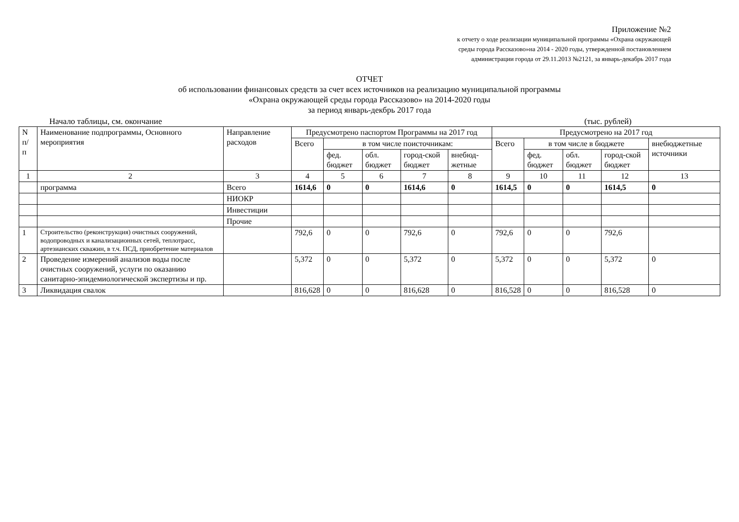Приложение №2
к отчету о ходе реализации муниципальной программы «Охрана окружающей
среды города Рассказово»на 2014 - 2020 годы, утвержденной постановлением
администрации города от 29.11.2013 №2121, за январь-декабрь 2017 года
ОТЧЕТ
об использовании финансовых средств за счет всех источников на реализацию муниципальной программы
«Охрана окружающей среды города Рассказово» на 2014-2020 годы
за период январь-декбрь 2017 года
Начало таблицы, см. окончание (тыс. рублей)
| N п/ п | Наименование подпрограммы, Основного мероприятия | Направление расходов | Предусмотрено паспортом Программы на 2017 год | | | | | Предусмотрено на 2017 год | | | | |
| --- | --- | --- | --- | --- | --- | --- | --- | --- | --- | --- | --- | --- |
| | | | Всего | в том числе поисточникам: | | | | Всего | в том числе в бюджете | | | внебюджетные источники |
| | | | | фед. бюджет | обл. бюджет | город-ской бюджет | внебюд-жетные | | фед. бюджет | обл. бюджет | город-ской бюджет | |
| 1 | 2 | 3 | 4 | 5 | 6 | 7 | 8 | 9 | 10 | 11 | 12 | 13 |
| | программа | Всего | 1614,6 | 0 | 0 | 1614,6 | 0 | 1614,5 | 0 | 0 | 1614,5 | 0 |
| | | НИОКР | | | | | | | | | | |
| | | Инвестиции | | | | | | | | | | |
| | | Прочие | | | | | | | | | | |
| 1 | Строительство (реконструкция) очистных сооружений, водопроводных и канализационных сетей, теплотрасс, артезианских скважин, в т.ч. ПСД, приобретение материалов | | 792,6 | 0 | 0 | 792,6 | 0 | 792,6 | 0 | 0 | 792,6 | |
| 2 | Проведение измерений анализов воды после очистных сооружений, услуги по оказанию санитарно-эпидемиологической экспертизы и пр. | | 5,372 | 0 | 0 | 5,372 | 0 | 5,372 | 0 | 0 | 5,372 | 0 |
| 3 | Ликвидация свалок | | 816,628 | 0 | 0 | 816,628 | 0 | 816,528 | 0 | 0 | 816,528 | 0 |